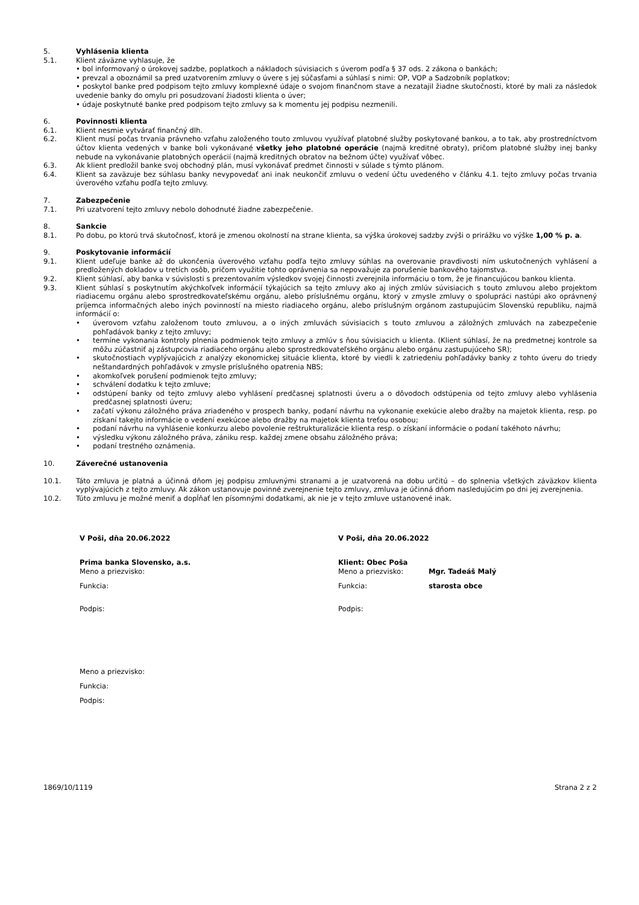5. Vyhlásenia klienta
5.1. Klient záväzne vyhlasuje, že
• bol informovaný o úrokovej sadzbe, poplatkoch a nákladoch súvisiacich s úverom podľa § 37 ods. 2 zákona o bankách;
• prevzal a oboznámil sa pred uzatvorením zmluvy o úvere s jej súčasťami a súhlasí s nimi: OP, VOP a Sadzobník poplatkov;
• poskytol banke pred podpisom tejto zmluvy komplexné údaje o svojom finančnom stave a nezatajil žiadne skutočnosti, ktoré by mali za následok uvedenie banky do omylu pri posudzovaní žiadosti klienta o úver;
• údaje poskytnuté banke pred podpisom tejto zmluvy sa k momentu jej podpisu nezmenili.
6. Povinnosti klienta
6.1. Klient nesmie vytvárať finančný dlh.
6.2. Klient musí počas trvania právneho vzťahu založeného touto zmluvou využívať platobné služby poskytované bankou, a to tak, aby prostredníctvom účtov klienta vedených v banke boli vykonávané všetky jeho platobné operácie (najmä kreditné obraty), pričom platobné služby inej banky nebude na vykonávanie platobných operácií (najmä kreditných obratov na bežnom účte) využívať vôbec.
6.3. Ak klient predložil banke svoj obchodný plán, musí vykonávať predmet činnosti v súlade s týmto plánom.
6.4. Klient sa zaväzuje bez súhlasu banky nevypovedať ani inak neukončiť zmluvu o vedení účtu uvedeného v článku 4.1. tejto zmluvy počas trvania úverového vzťahu podľa tejto zmluvy.
7. Zabezpečenie
7.1. Pri uzatvorení tejto zmluvy nebolo dohodnuté žiadne zabezpečenie.
8. Sankcie
8.1. Po dobu, po ktorú trvá skutočnosť, ktorá je zmenou okolností na strane klienta, sa výška úrokovej sadzby zvýši o prirážku vo výške 1,00 % p. a.
9. Poskytovanie informácií
9.1. Klient udeľuje banke až do ukončenia úverového vzťahu podľa tejto zmluvy súhlas na overovanie pravdivosti ním uskutočnených vyhlásení a predložených dokladov u tretích osôb, pričom využitie tohto oprávnenia sa nepovažuje za porušenie bankového tajomstva.
9.2. Klient súhlasí, aby banka v súvislosti s prezentovaním výsledkov svojej činnosti zverejnila informáciu o tom, že je financujúcou bankou klienta.
9.3. Klient súhlasí s poskytnutím akýchkoľvek informácií týkajúcich sa tejto zmluvy ako aj iných zmlúv súvisiacich s touto zmluvou alebo projektom riadiacemu orgánu alebo sprostredkovateľskému orgánu, alebo príslušnému orgánu, ktorý v zmysle zmluvy o spolupráci nastúpi ako oprávnený príjemca informačných alebo iných povinností na miesto riadiaceho orgánu, alebo príslušným orgánom zastupujúcim Slovenskú republiku, najmä informácií o:
• úverovom vzťahu založenom touto zmluvou, a o iných zmluvách súvisiacich s touto zmluvou a záložných zmluvách na zabezpečenie pohľadávok banky z tejto zmluvy;
• termíne vykonania kontroly plnenia podmienok tejto zmluvy a zmlúv s ňou súvisiacich u klienta. (Klient súhlasí, že na predmetnej kontrole sa môžu zúčastniť aj zástupcovia riadiaceho orgánu alebo sprostredkovateľského orgánu alebo orgánu zastupujúceho SR);
• skutočnostiach vyplývajúcich z analýzy ekonomickej situácie klienta, ktoré by viedli k zatriedeniu pohľadávky banky z tohto úveru do triedy neštandardných pohľadávok v zmysle príslušného opatrenia NBS;
• akomkoľvek porušení podmienok tejto zmluvy;
• schválení dodatku k tejto zmluve;
• odstúpení banky od tejto zmluvy alebo vyhlásení predčasnej splatnosti úveru a o dôvodoch odstúpenia od tejto zmluvy alebo vyhlásenia predčasnej splatnosti úveru;
• začatí výkonu záložného práva zriadeného v prospech banky, podaní návrhu na vykonanie exekúcie alebo dražby na majetok klienta, resp. po získaní takejto informácie o vedení exekúcoe alebo dražby na majetok klienta treťou osobou;
• podaní návrhu na vyhlásenie konkurzu alebo povolenie reštrukturalizácie klienta resp. o získaní informácie o podaní takéhoto návrhu;
• výsledku výkonu záložného práva, zániku resp. každej zmene obsahu záložného práva;
• podaní trestného oznámenia.
10. Záverečné ustanovenia
10.1. Táto zmluva je platná a účinná dňom jej podpisu zmluvnými stranami a je uzatvorená na dobu určitú – do splnenia všetkých záväzkov klienta vyplývajúcich z tejto zmluvy. Ak zákon ustanovuje povinné zverejnenie tejto zmluvy, zmluva je účinná dňom nasledujúcim po dni jej zverejnenia.
10.2. Túto zmluvu je možné meniť a dopĺňať len písomnými dodatkami, ak nie je v tejto zmluve ustanovené inak.
V Poši, dňa 20.06.2022
Prima banka Slovensko, a.s.
Meno a priezvisko:
Funkcia:
Podpis:
Meno a priezvisko:
Funkcia:
Podpis:
V Poši, dňa 20.06.2022
Klient: Obec Poša
Meno a priezvisko: Mgr. Tadeáš Malý
Funkcia: starosta obce
Podpis:
1869/10/1119 Strana 2 z 2